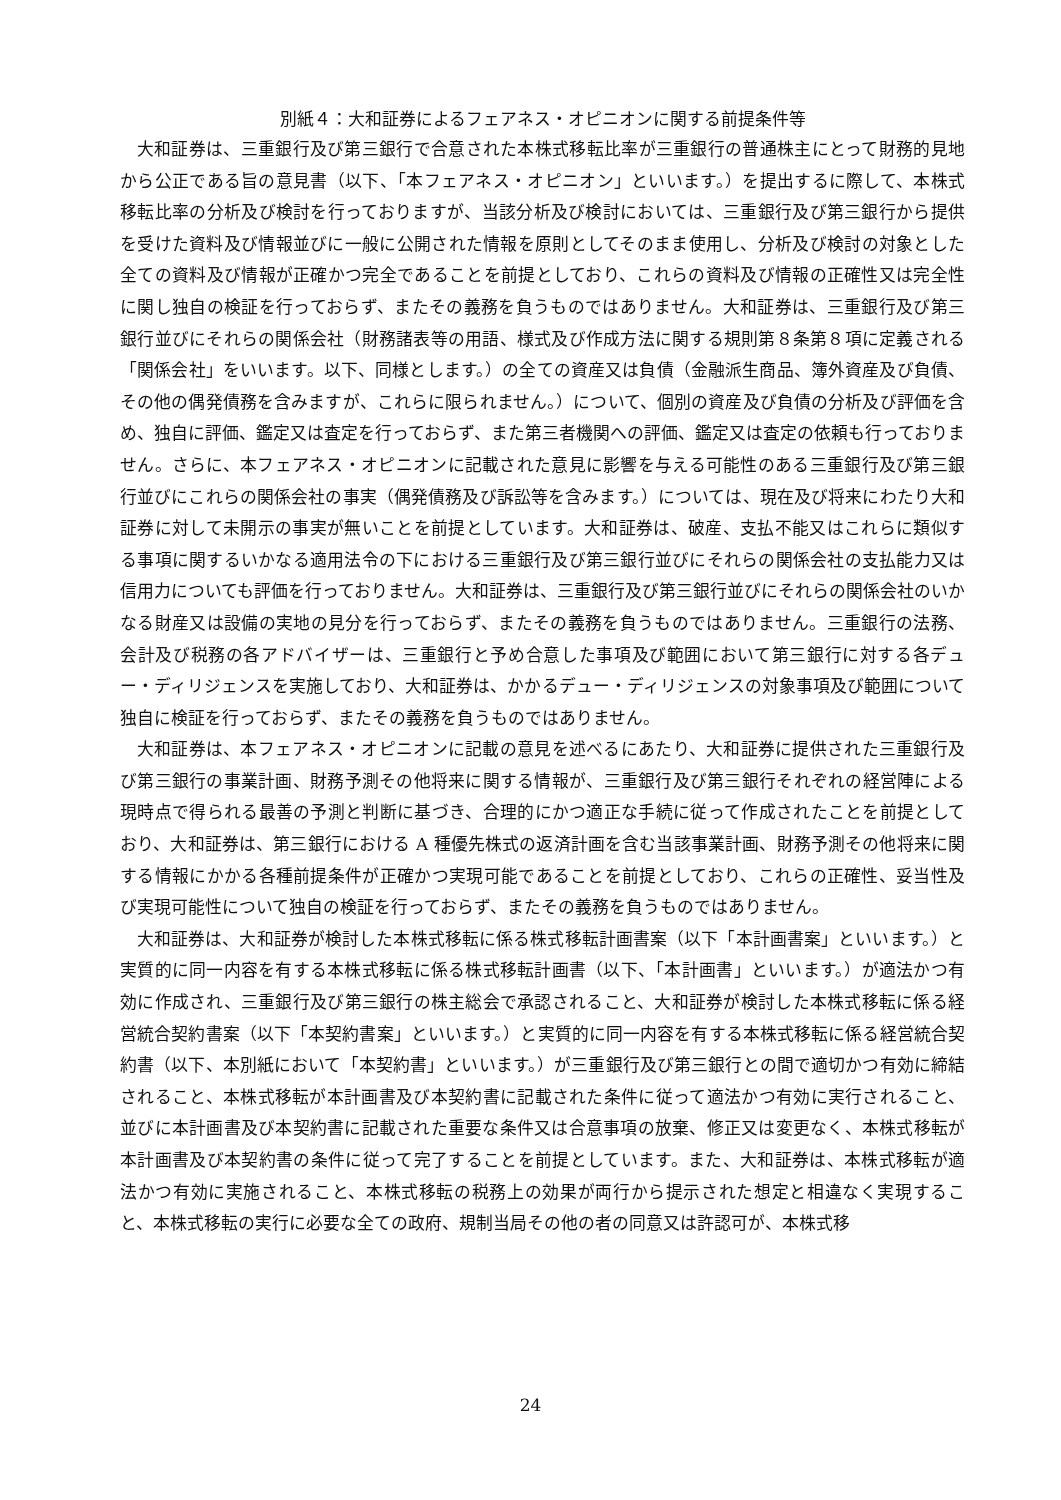別紙４：大和証券によるフェアネス・オピニオンに関する前提条件等
大和証券は、三重銀行及び第三銀行で合意された本株式移転比率が三重銀行の普通株主にとって財務的見地から公正である旨の意見書（以下、「本フェアネス・オピニオン」といいます。）を提出するに際して、本株式移転比率の分析及び検討を行っておりますが、当該分析及び検討においては、三重銀行及び第三銀行から提供を受けた資料及び情報並びに一般に公開された情報を原則としてそのまま使用し、分析及び検討の対象とした全ての資料及び情報が正確かつ完全であることを前提としており、これらの資料及び情報の正確性又は完全性に関し独自の検証を行っておらず、またその義務を負うものではありません。大和証券は、三重銀行及び第三銀行並びにそれらの関係会社（財務諸表等の用語、様式及び作成方法に関する規則第８条第８項に定義される「関係会社」をいいます。以下、同様とします。）の全ての資産又は負債（金融派生商品、簿外資産及び負債、その他の偶発債務を含みますが、これらに限られません。）について、個別の資産及び負債の分析及び評価を含め、独自に評価、鑑定又は査定を行っておらず、また第三者機関への評価、鑑定又は査定の依頼も行っておりません。さらに、本フェアネス・オピニオンに記載された意見に影響を与える可能性のある三重銀行及び第三銀行並びにこれらの関係会社の事実（偶発債務及び訴訟等を含みます。）については、現在及び将来にわたり大和証券に対して未開示の事実が無いことを前提としています。大和証券は、破産、支払不能又はこれらに類似する事項に関するいかなる適用法令の下における三重銀行及び第三銀行並びにそれらの関係会社の支払能力又は信用力についても評価を行っておりません。大和証券は、三重銀行及び第三銀行並びにそれらの関係会社のいかなる財産又は設備の実地の見分を行っておらず、またその義務を負うものではありません。三重銀行の法務、会計及び税務の各アドバイザーは、三重銀行と予め合意した事項及び範囲において第三銀行に対する各デュー・ディリジェンスを実施しており、大和証券は、かかるデュー・ディリジェンスの対象事項及び範囲について独自に検証を行っておらず、またその義務を負うものではありません。
大和証券は、本フェアネス・オピニオンに記載の意見を述べるにあたり、大和証券に提供された三重銀行及び第三銀行の事業計画、財務予測その他将来に関する情報が、三重銀行及び第三銀行それぞれの経営陣による現時点で得られる最善の予測と判断に基づき、合理的にかつ適正な手続に従って作成されたことを前提としており、大和証券は、第三銀行における A 種優先株式の返済計画を含む当該事業計画、財務予測その他将来に関する情報にかかる各種前提条件が正確かつ実現可能であることを前提としており、これらの正確性、妥当性及び実現可能性について独自の検証を行っておらず、またその義務を負うものではありません。
大和証券は、大和証券が検討した本株式移転に係る株式移転計画書案（以下「本計画書案」といいます。）と実質的に同一内容を有する本株式移転に係る株式移転計画書（以下、「本計画書」といいます。）が適法かつ有効に作成され、三重銀行及び第三銀行の株主総会で承認されること、大和証券が検討した本株式移転に係る経営統合契約書案（以下「本契約書案」といいます。）と実質的に同一内容を有する本株式移転に係る経営統合契約書（以下、本別紙において「本契約書」といいます。）が三重銀行及び第三銀行との間で適切かつ有効に締結されること、本株式移転が本計画書及び本契約書に記載された条件に従って適法かつ有効に実行されること、並びに本計画書及び本契約書に記載された重要な条件又は合意事項の放棄、修正又は変更なく、本株式移転が本計画書及び本契約書の条件に従って完了することを前提としています。また、大和証券は、本株式移転が適法かつ有効に実施されること、本株式移転の税務上の効果が両行から提示された想定と相違なく実現すること、本株式移転の実行に必要な全ての政府、規制当局その他の者の同意又は許認可が、本株式移
24